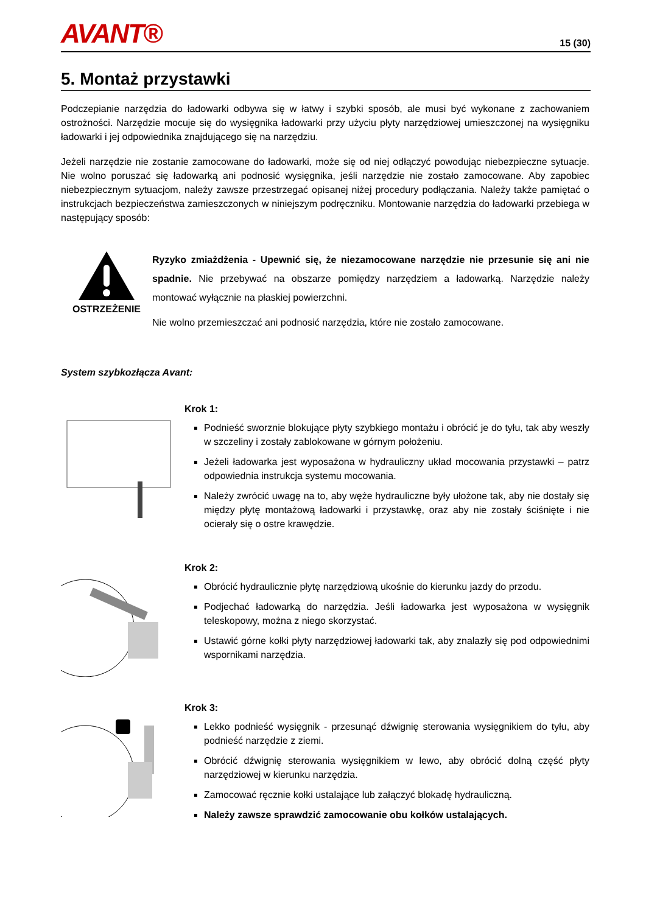AVANT® 15 (30)
5. Montaż przystawki
Podczepianie narzędzia do ładowarki odbywa się w łatwy i szybki sposób, ale musi być wykonane z zachowaniem ostrożności. Narzędzie mocuje się do wysięgnika ładowarki przy użyciu płyty narzędziowej umieszczonej na wysięgniku ładowarki i jej odpowiednika znajdującego się na narzędziu.
Jeżeli narzędzie nie zostanie zamocowane do ładowarki, może się od niej odłączyć powodując niebezpieczne sytuacje. Nie wolno poruszać się ładowarką ani podnosić wysięgnika, jeśli narzędzie nie zostało zamocowane. Aby zapobiec niebezpiecznym sytuacjom, należy zawsze przestrzegać opisanej niżej procedury podłączania. Należy także pamiętać o instrukcjach bezpieczeństwa zamieszczonych w niniejszym podręczniku. Montowanie narzędzia do ładowarki przebiega w następujący sposób:
OSTRZEŻENIE
Ryzyko zmiażdżenia - Upewnić się, że niezamocowane narzędzie nie przesunie się ani nie spadnie. Nie przebywać na obszarze pomiędzy narzędziem a ładowarką. Narzędzie należy montować wyłącznie na płaskiej powierzchni.
Nie wolno przemieszczać ani podnosić narzędzia, które nie zostało zamocowane.
System szybkozłącza Avant:
Krok 1:
Podnieść sworznie blokujące płyty szybkiego montażu i obrócić je do tyłu, tak aby weszły w szczeliny i zostały zablokowane w górnym położeniu.
Jeżeli ładowarka jest wyposażona w hydrauliczny układ mocowania przystawki – patrz odpowiednia instrukcja systemu mocowania.
Należy zwrócić uwagę na to, aby węże hydrauliczne były ułożone tak, aby nie dostały się między płytę montażową ładowarki i przystawkę, oraz aby nie zostały ściśnięte i nie ocierały się o ostre krawędzie.
Krok 2:
Obrócić hydraulicznie płytę narzędziową ukośnie do kierunku jazdy do przodu.
Podjechać ładowarką do narzędzia. Jeśli ładowarka jest wyposażona w wysięgnik teleskopowy, można z niego skorzystać.
Ustawić górne kołki płyty narzędziowej ładowarki tak, aby znalazły się pod odpowiednimi wspornikami narzędzia.
Krok 3:
Lekko podnieść wysięgnik - przesunąć dźwignię sterowania wysięgnikiem do tyłu, aby podnieść narzędzie z ziemi.
Obrócić dźwignię sterowania wysięgnikiem w lewo, aby obrócić dolną część płyty narzędziowej w kierunku narzędzia.
Zamocować ręcznie kołki ustalające lub załączyć blokadę hydrauliczną.
Należy zawsze sprawdzić zamocowanie obu kołków ustalających.